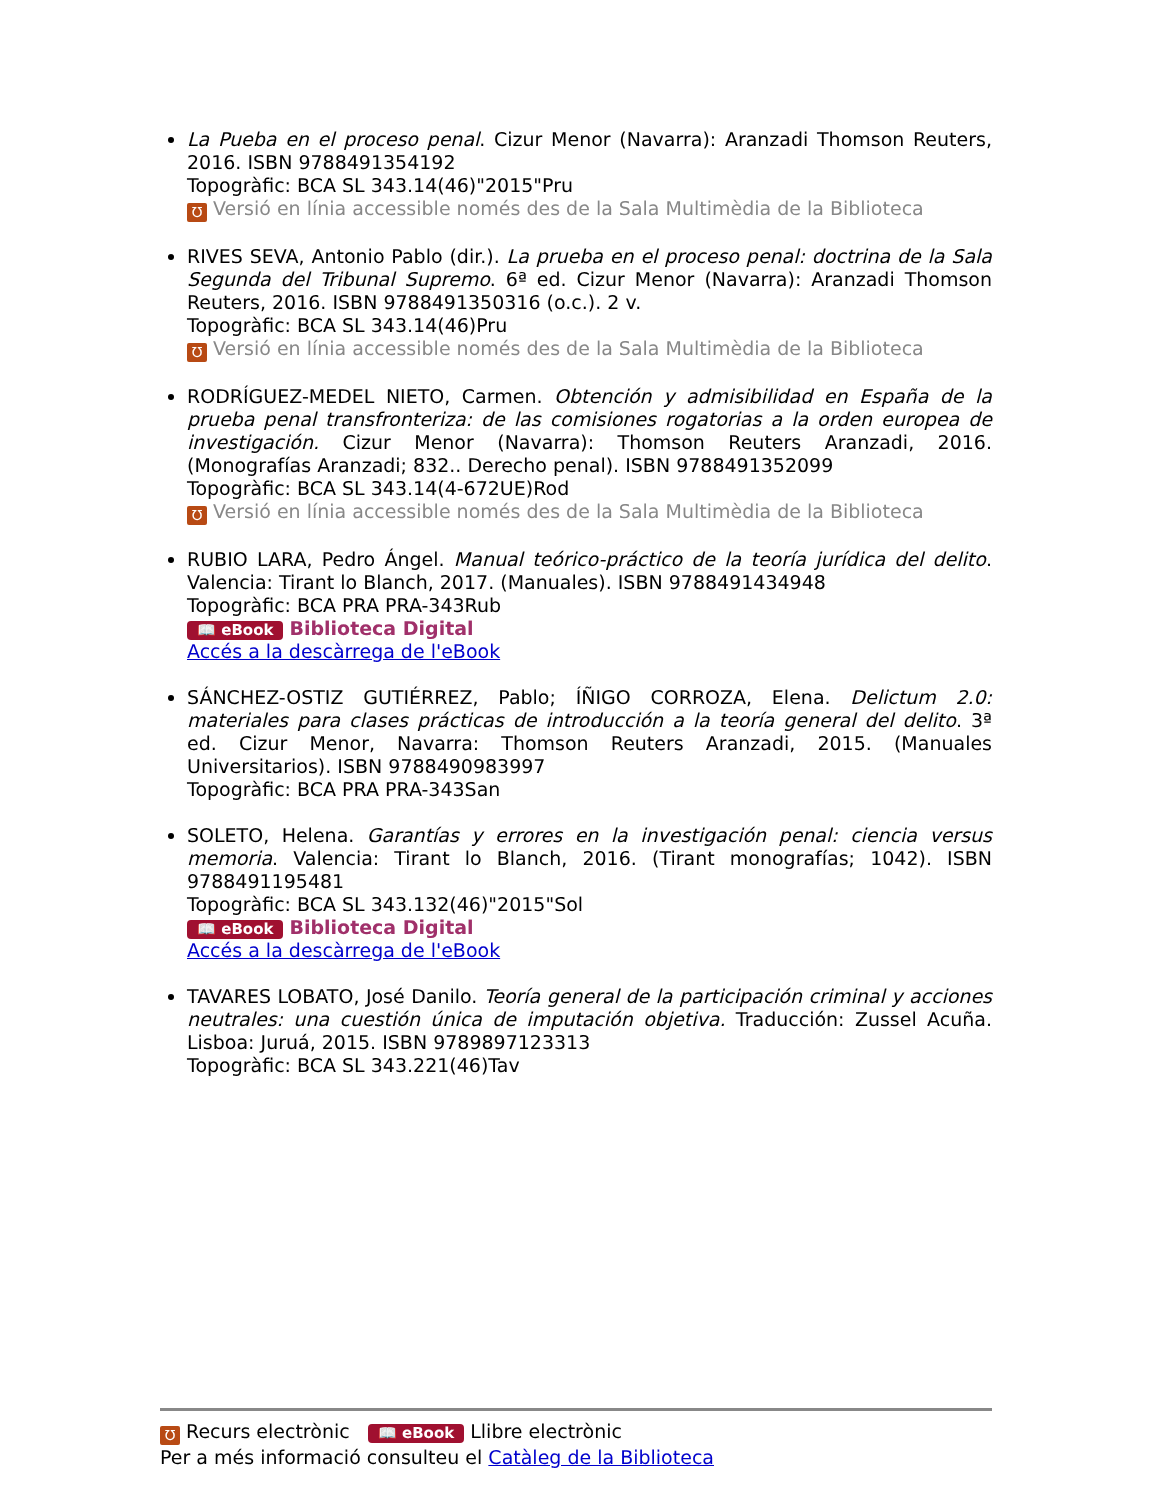La Pueba en el proceso penal. Cizur Menor (Navarra): Aranzadi Thomson Reuters, 2016. ISBN 9788491354192
Topogràfic: BCA SL 343.14(46)"2015"Pru
Ʊ Versió en línia accessible només des de la Sala Multimèdia de la Biblioteca
RIVES SEVA, Antonio Pablo (dir.). La prueba en el proceso penal: doctrina de la Sala Segunda del Tribunal Supremo. 6ª ed. Cizur Menor (Navarra): Aranzadi Thomson Reuters, 2016. ISBN 9788491350316 (o.c.). 2 v.
Topogràfic: BCA SL 343.14(46)Pru
Ʊ Versió en línia accessible només des de la Sala Multimèdia de la Biblioteca
RODRÍGUEZ-MEDEL NIETO, Carmen. Obtención y admisibilidad en España de la prueba penal transfronteriza: de las comisiones rogatorias a la orden europea de investigación. Cizur Menor (Navarra): Thomson Reuters Aranzadi, 2016. (Monografías Aranzadi; 832.. Derecho penal). ISBN 9788491352099
Topogràfic: BCA SL 343.14(4-672UE)Rod
Ʊ Versió en línia accessible només des de la Sala Multimèdia de la Biblioteca
RUBIO LARA, Pedro Ángel. Manual teórico-práctico de la teoría jurídica del delito. Valencia: Tirant lo Blanch, 2017. (Manuales). ISBN 9788491434948
Topogràfic: BCA PRA PRA-343Rub
📖 eBook Biblioteca Digital
Accés a la descàrrega de l'eBook
SÁNCHEZ-OSTIZ GUTIÉRREZ, Pablo; ÍÑIGO CORROZA, Elena. Delictum 2.0: materiales para clases prácticas de introducción a la teoría general del delito. 3ª ed. Cizur Menor, Navarra: Thomson Reuters Aranzadi, 2015. (Manuales Universitarios). ISBN 9788490983997
Topogràfic: BCA PRA PRA-343San
SOLETO, Helena. Garantías y errores en la investigación penal: ciencia versus memoria. Valencia: Tirant lo Blanch, 2016. (Tirant monografías; 1042). ISBN 9788491195481
Topogràfic: BCA SL 343.132(46)"2015"Sol
📖 eBook Biblioteca Digital
Accés a la descàrrega de l'eBook
TAVARES LOBATO, José Danilo. Teoría general de la participación criminal y acciones neutrales: una cuestión única de imputación objetiva. Traducción: Zussel Acuña. Lisboa: Juruá, 2015. ISBN 9789897123313
Topogràfic: BCA SL 343.221(46)Tav
Ʊ Recurs electrònic 📖 eBook Llibre electrònic
Per a més informació consulteu el Catàleg de la Biblioteca